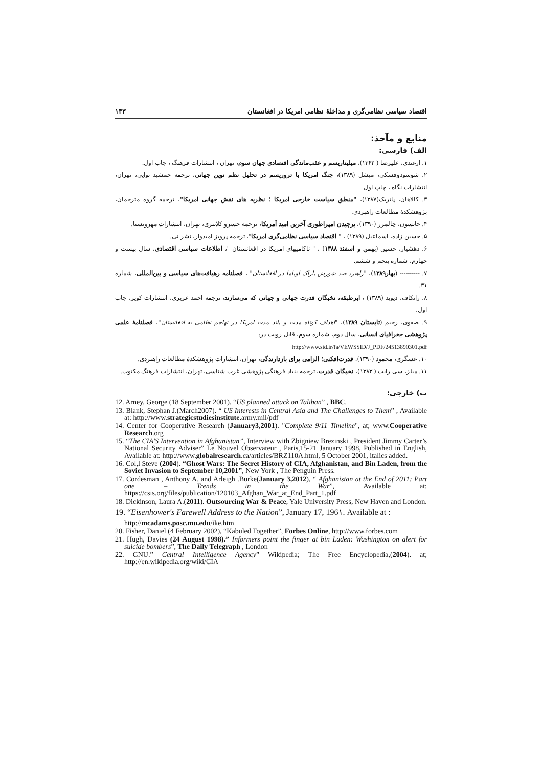اقتصاد سیاسی نظامی‌گری و مداخلهٔ نظامی امریکا در افغانستان ۱۳۳
منابع و مآخذ:
الف) فارسی:
۱. ازغندی، علیرضا ( ۱۳۶۲)، میلیتاریسم و عقب‌ماندگی اقتصادی جهان سوم، تهران ، انتشارات فرهنگ ، چاپ اول.
۲. شوسودوفسکی، میشل (۱۳۸۹)، جنگ امریکا با تروریسم در تحلیل نظم نوین جهانی، ترجمه جمشید نوایی، تهران، انتشارات نگاه ، چاپ اول.
۳. کالاهان، پاتریک(۱۳۸۷)، "منطق سیاست خارجی امریکا ؛ نظریه های نقش جهانی امریکا"، ترجمه گروه مترجمان، پژوهشکدهٔ مطالعات راهبردی.
۴. جانسون، چالمرز (۱۳۹۰)، برچیدن امپراطوری آخرین امید آمریکا، ترجمه خسرو کلانتری، تهران، انتشارات مهرویستا.
۵. حسین زاده، اسماعیل (۱۳۸۹) ، " اقتصاد سیاسی نظامی‌گری امریکا"، ترجمه پرویز امیدوار، نشر نی.
۶. دهشیار، حسین (بهمن و اسفند ۱۳۸۸) ، " ناکامیهای امریکا در افغانستان "، اطلاعات سیاسی اقتصادی، سال بیست و چهارم، شماره پنجم و ششم.
۷. ---------- (بهار۱۳۸۹)، "راهبرد ضد شورش باراک اوباما در افغانستان" ، فصلنامه رهیافت‌های سیاسی و بین‌المللی، شماره ۳۱.
۸. راتکاف، دیوید (۱۳۸۹) ، ابرطبقه، نخبگان قدرت جهانی و جهانی که می‌سازند، ترجمه احمد عزیزی، انتشارات کویر، چاپ اول.
۹. صفوی، رحیم (تابستان ۱۳۸۹)، "اهداف کوتاه مدت و بلند مدت امریکا در تهاجم نظامی به افغانستان"، فصلنامهٔ علمی پژوهشی جغرافیای انسانی، سال دوم، شماره سوم، قابل رویت در:
http://www.sid.ir/fa/VEWSSID/J_PDF/24513890301.pdf
۱۰. عسگری، محمود (۱۳۹۰). قدرت‌افکنی؛ الزامی برای بازدارندگی، تهران، انتشارات پژوهشکدهٔ مطالعات راهبردی.
۱۱. میلز، سی رایت ( ۱۳۸۳)، نخبگان قدرت، ترجمه بنیاد فرهنگی پژوهشی غرب شناسی، تهران، انتشارات فرهنگ مکتوب.
ب) خارجی:
12. Arney, George (18 September 2001). “US planned attack on Taliban” , BBC.
13. Blank, Stephan J.(March2007). “ US Interests in Central Asia and The Challenges to Them” , Available at: http://www.strategicstudiesinstitute.army.mil/pdf
14. Center for Cooperative Research (January3,2001). "Complete 9/11 Timeline", at; www.Cooperative Research.org
15. “The CIA'S Intervention in Afghanistan”, Interview with Zbigniew Brezinski , President Jimmy Carter’s National Security Adviser” Le Nouvel Observateur , Paris,15-21 January 1998, Published in English, Available at: http://www.globalresearch.ca/articles/BRZ110A.html, 5 October 2001, italics added.
16. Col,l Steve (2004). “Ghost Wars: The Secret History of CIA, Afghanistan, and Bin Laden, from the Soviet Invasion to September 10,2001”, New York , The Penguin Press.
17. Cordesman , Anthony A. and Arleigh .Burke(January 3,2012), “ Afghanistan at the End of 2011: Part one – Trends in the War”, Available at: https://csis.org/files/publication/120103_Afghan_War_at_End_Part_1.pdf
18. Dickinson, Laura A.(2011). Outsourcing War & Peace, Yale University Press, New Haven and London.
19. “Eisenhower's Farewell Address to the Nation”, January 17, 196۱. Available at :
http://mcadams.posc.mu.edu/ike.htm
20. Fisher, Daniel (4 February 2002), “Kabuled Together”, Forbes Online, http://www.forbes.com
21. Hugh, Davies (24 August 1998).” Informers point the finger at bin Laden: Washington on alert for suicide bombers”, The Daily Telegraph , London
22. GNU.” Central Intelligence Agency” Wikipedia; The Free Encyclopedia,(2004). at; http://en.wikipedia.org/wiki/CIA